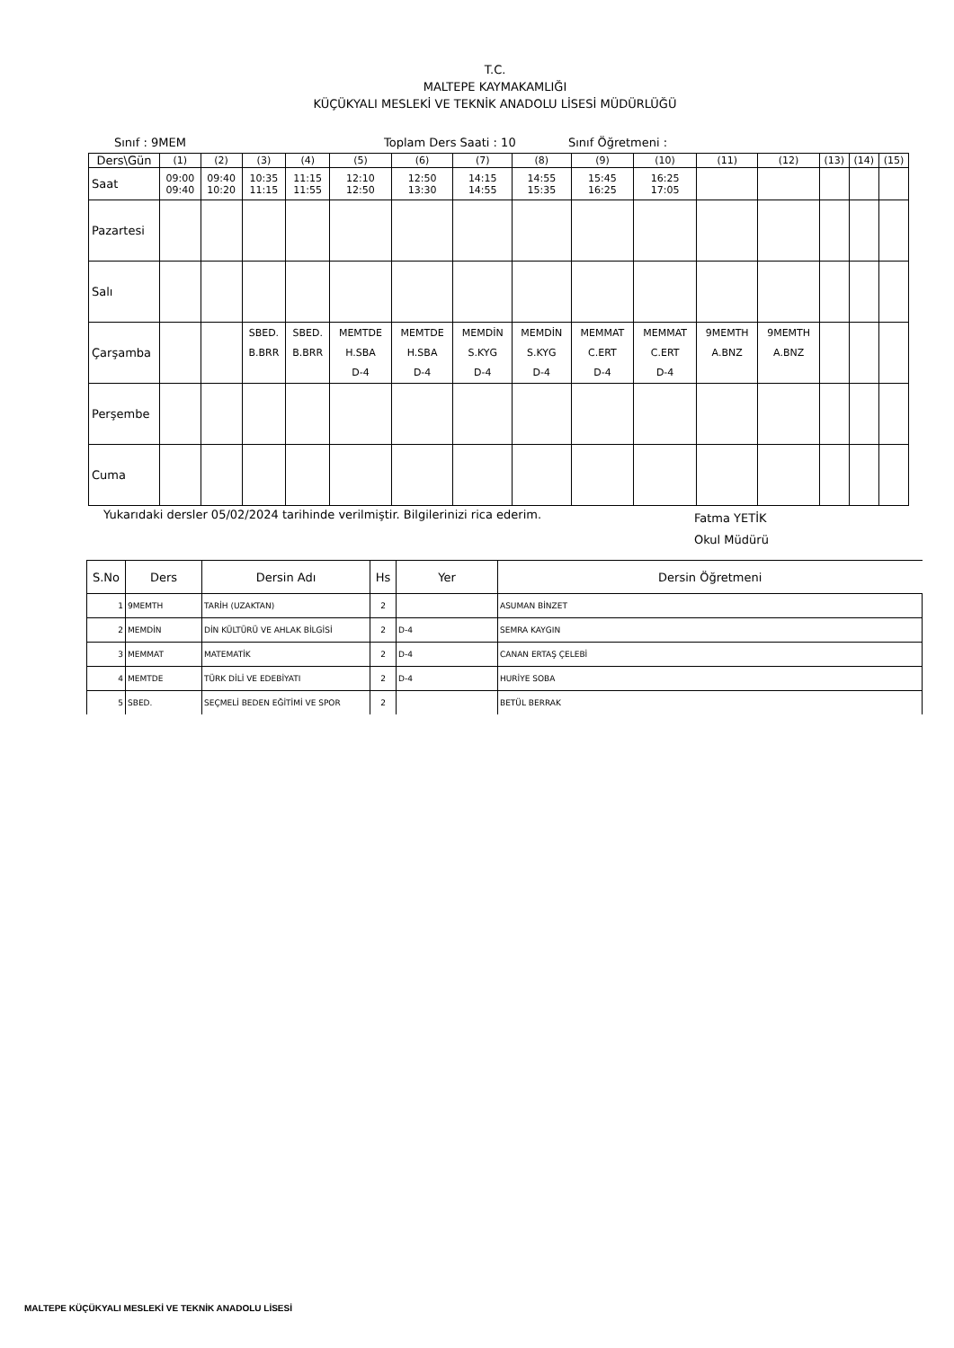T.C.
MALTEPE KAYMAKAMLIĞI
KÜÇÜKYALI MESLEKİ VE TEKNİK ANADOLU LİSESİ MÜDÜRLÜĞÜ
Sınıf : 9MEM Toplam Ders Saati : 10 Sınıf Öğretmeni :
| Ders\Gün | (1) | (2) | (3) | (4) | (5) | (6) | (7) | (8) | (9) | (10) | (11) | (12) | (13) | (14) | (15) |
| Saat | 09:00 09:40 | 09:40 10:20 | 10:35 11:15 | 11:15 11:55 | 12:10 12:50 | 12:50 13:30 | 14:15 14:55 | 14:55 15:35 | 15:45 16:25 | 16:25 17:05 | | | | | |
| Pazartesi | | | | | | | | | | | | | | | |
| Salı | | | | | | | | | | | | | | | |
| Çarşamba | | | SBED. B.BRR | SBED. B.BRR | MEMTDE H.SBA D-4 | MEMTDE H.SBA D-4 | MEMDİN S.KYG D-4 | MEMDİN S.KYG D-4 | MEMMAT C.ERT D-4 | MEMMAT C.ERT D-4 | 9MEMTH A.BNZ | 9MEMTH A.BNZ | | | |
| Perşembe | | | | | | | | | | | | | | | |
| Cuma | | | | | | | | | | | | | | | |
Yukarıdaki dersler 05/02/2024 tarihinde verilmiştir. Bilgilerinizi rica ederim. Fatma YETİK
Okul Müdürü
| S.No | Ders | Dersin Adı | Hs | Yer | Dersin Öğretmeni |
| --- | --- | --- | --- | --- | --- |
| 1 | 9MEMTH | TARİH (UZAKTAN) | 2 | | ASUMAN BİNZET |
| 2 | MEMDİN | DİN KÜLTÜRÜ VE AHLAK BİLGİSİ | 2 | D-4 | SEMRA KAYGIN |
| 3 | MEMMAT | MATEMATİK | 2 | D-4 | CANAN ERTAŞ ÇELEBİ |
| 4 | MEMTDE | TÜRK DİLİ VE EDEBİYATI | 2 | D-4 | HURİYE SOBA |
| 5 | SBED. | SEÇMELİ BEDEN EĞİTİMİ VE SPOR | 2 | | BETÜL BERRAK |
MALTEPE KÜÇÜKYALI MESLEKİ VE TEKNİK ANADOLU LİSESİ